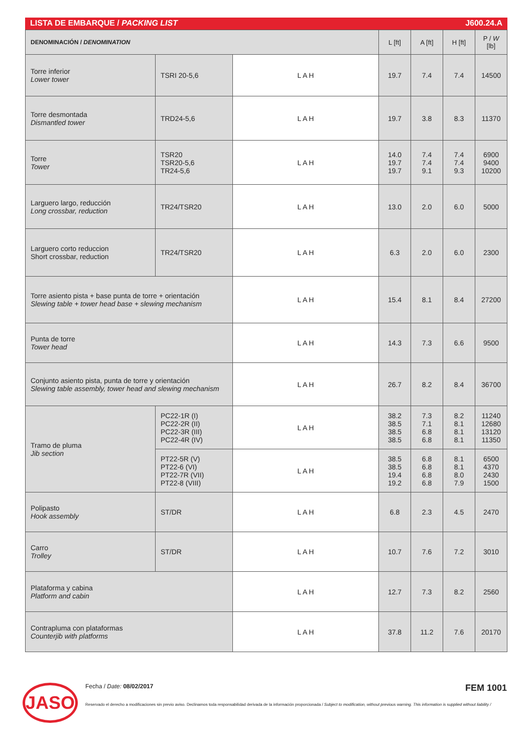LISTA DE EMBARQUE / PACKING LIST J600.24.A
| DENOMINACIÓN / DENOMINATION | | | L [ft] | A [ft] | H [ft] | P / W [lb] |
| --- | --- | --- | --- | --- | --- | --- |
| Torre inferior Lower tower | TSRI 20-5,6 | L A H | 19.7 | 7.4 | 7.4 | 14500 |
| Torre desmontada Dismantled tower | TRD24-5,6 | L A H | 19.7 | 3.8 | 8.3 | 11370 |
| Torre Tower | TSR20 TSR20-5,6 TR24-5,6 | L A H | 14.0 19.7 19.7 | 7.4 7.4 9.1 | 7.4 7.4 9.3 | 6900 9400 10200 |
| Larguero largo, reducción Long crossbar, reduction | TR24/TSR20 | L A H | 13.0 | 2.0 | 6.0 | 5000 |
| Larguero corto reduccion Short crossbar, reduction | TR24/TSR20 | L A H | 6.3 | 2.0 | 6.0 | 2300 |
| Torre asiento pista + base punta de torre + orientación Slewing table + tower head base + slewing mechanism | | L A H | 15.4 | 8.1 | 8.4 | 27200 |
| Punta de torre Tower head | | L A H | 14.3 | 7.3 | 6.6 | 9500 |
| Conjunto asiento pista, punta de torre y orientación Slewing table assembly, tower head and slewing mechanism | | L A H | 26.7 | 8.2 | 8.4 | 36700 |
| Tramo de pluma Jib section | PC22-1R (I) PC22-2R (II) PC22-3R (III) PC22-4R (IV) | L A H | 38.2 38.5 38.5 38.5 | 7.3 7.1 6.8 6.8 | 8.2 8.1 8.1 8.1 | 11240 12680 13120 11350 |
| | PT22-5R (V) PT22-6 (VI) PT22-7R (VII) PT22-8 (VIII) | L A H | 38.5 38.5 19.4 19.2 | 6.8 6.8 6.8 6.8 | 8.1 8.1 8.0 7.9 | 6500 4370 2430 1500 |
| Polipasto Hook assembly | ST/DR | L A H | 6.8 | 2.3 | 4.5 | 2470 |
| Carro Trolley | ST/DR | L A H | 10.7 | 7.6 | 7.2 | 3010 |
| Plataforma y cabina Platform and cabin | | L A H | 12.7 | 7.3 | 8.2 | 2560 |
| Contrapluma con plataformas Counterjib with platforms | | L A H | 37.8 | 11.2 | 7.6 | 20170 |
JASO
Fecha / Date: 08/02/2017 FEM 1001
Reservado el derecho a modificaciones sin previo aviso. Declinamos toda responsabilidad derivada de la información proporcionada / Subject to modification, without previous warning. This information is supplied without liability /